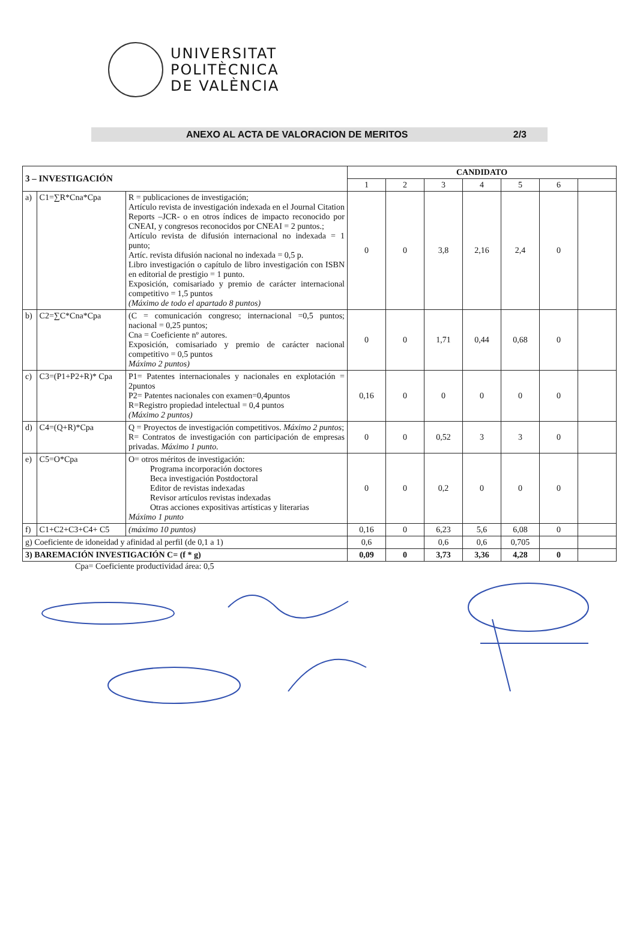UNIVERSITAT
POLITÈCNICA
DE VALÈNCIA
ANEXO AL ACTA DE VALORACION DE MERITOS 2/3
| 3 – INVESTIGACIÓN | | | CANDIDATO | | | | | | |
| --- | --- | --- | --- | --- | --- | --- | --- | --- | --- |
| | | | 1 | 2 | 3 | 4 | 5 | 6 | |
| a) | C1=∑R*Cna*Cpa | R = publicaciones de investigación; Artículo revista de investigación indexada en el Journal Citation Reports –JCR- o en otros índices de impacto reconocido por CNEAI, y congresos reconocidos por CNEAI = 2 puntos.; Artículo revista de difusión internacional no indexada = 1 punto; Artíc. revista difusión nacional no indexada = 0,5 p. Libro investigación o capítulo de libro investigación con ISBN en editorial de prestigio = 1 punto. Exposición, comisariado y premio de carácter internacional competitivo = 1,5 puntos (Máximo de todo el apartado 8 puntos) | 0 | 0 | 3,8 | 2,16 | 2,4 | 0 | |
| b) | C2=∑C*Cna*Cpa | (C = comunicación congreso; internacional =0,5 puntos; nacional = 0,25 puntos; Cna = Coeficiente nº autores. Exposición, comisariado y premio de carácter nacional competitivo = 0,5 puntos Máximo 2 puntos) | 0 | 0 | 1,71 | 0,44 | 0,68 | 0 | |
| c) | C3=(P1+P2+R)* Cpa | P1= Patentes internacionales y nacionales en explotación = 2puntos P2= Patentes nacionales con examen=0,4puntos R=Registro propiedad intelectual = 0,4 puntos (Máximo 2 puntos) | 0,16 | 0 | 0 | 0 | 0 | 0 | |
| d) | C4=(Q+R)*Cpa | Q = Proyectos de investigación competitivos. Máximo 2 puntos ; R= Contratos de investigación con participación de empresas privadas. Máximo 1 punto. | 0 | 0 | 0,52 | 3 | 3 | 0 | |
| e) | C5=O*Cpa | O= otros méritos de investigación: Programa incorporación doctores Beca investigación Postdoctoral Editor de revistas indexadas Revisor artículos revistas indexadas Otras acciones expositivas artísticas y literarias Máximo 1 punto | 0 | 0 | 0,2 | 0 | 0 | 0 | |
| f) | C1+C2+C3+C4+ C5 | (máximo 10 puntos) | 0,16 | 0 | 6,23 | 5,6 | 6,08 | 0 | |
| g) Coeficiente de idoneidad y afinidad al perfil (de 0,1 a 1) | | | 0,6 | | 0,6 | 0,6 | 0,705 | | |
| 3) BAREMACIÓN INVESTIGACIÓN C= (f * g) | | | 0,09 | 0 | 3,73 | 3,36 | 4,28 | 0 | |
Cpa= Coeficiente productividad área: 0,5